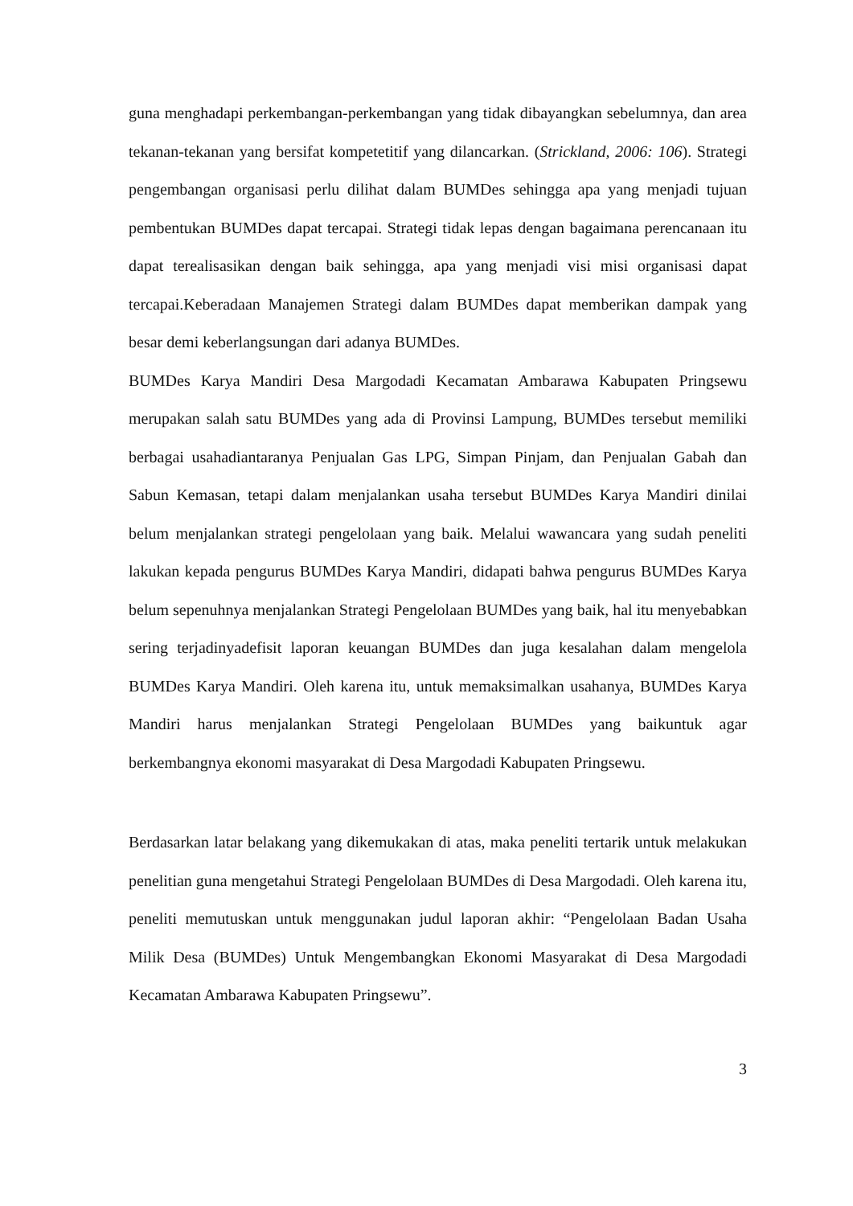guna menghadapi perkembangan-perkembangan yang tidak dibayangkan sebelumnya, dan area tekanan-tekanan yang bersifat kompetetitif yang dilancarkan. (Strickland, 2006: 106). Strategi pengembangan organisasi perlu dilihat dalam BUMDes sehingga apa yang menjadi tujuan pembentukan BUMDes dapat tercapai. Strategi tidak lepas dengan bagaimana perencanaan itu dapat terealisasikan dengan baik sehingga, apa yang menjadi visi misi organisasi dapat tercapai.Keberadaan Manajemen Strategi dalam BUMDes dapat memberikan dampak yang besar demi keberlangsungan dari adanya BUMDes.
BUMDes Karya Mandiri Desa Margodadi Kecamatan Ambarawa Kabupaten Pringsewu merupakan salah satu BUMDes yang ada di Provinsi Lampung, BUMDes tersebut memiliki berbagai usahadiantaranya Penjualan Gas LPG, Simpan Pinjam, dan Penjualan Gabah dan Sabun Kemasan, tetapi dalam menjalankan usaha tersebut BUMDes Karya Mandiri dinilai belum menjalankan strategi pengelolaan yang baik. Melalui wawancara yang sudah peneliti lakukan kepada pengurus BUMDes Karya Mandiri, didapati bahwa pengurus BUMDes Karya belum sepenuhnya menjalankan Strategi Pengelolaan BUMDes yang baik, hal itu menyebabkan sering terjadinyadefisit laporan keuangan BUMDes dan juga kesalahan dalam mengelola BUMDes Karya Mandiri. Oleh karena itu, untuk memaksimalkan usahanya, BUMDes Karya Mandiri harus menjalankan Strategi Pengelolaan BUMDes yang baikuntuk agar berkembangnya ekonomi masyarakat di Desa Margodadi Kabupaten Pringsewu.
Berdasarkan latar belakang yang dikemukakan di atas, maka peneliti tertarik untuk melakukan penelitian guna mengetahui Strategi Pengelolaan BUMDes di Desa Margodadi. Oleh karena itu, peneliti memutuskan untuk menggunakan judul laporan akhir: “Pengelolaan Badan Usaha Milik Desa (BUMDes) Untuk Mengembangkan Ekonomi Masyarakat di Desa Margodadi Kecamatan Ambarawa Kabupaten Pringsewu”.
3